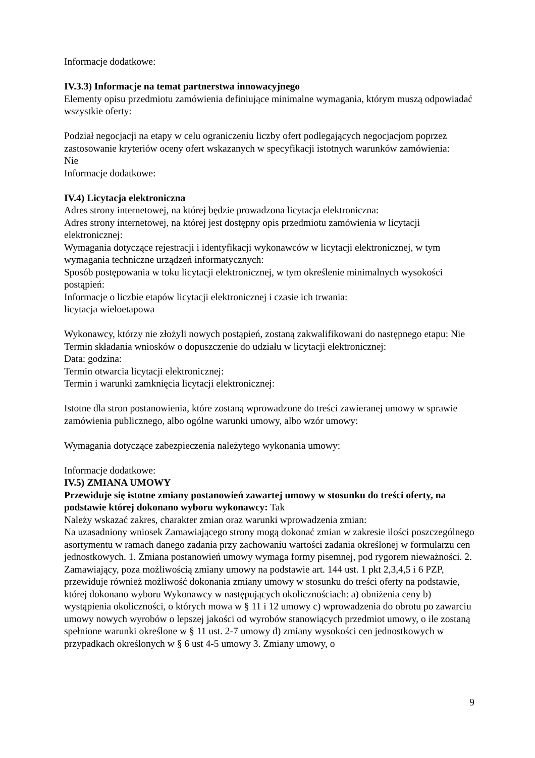Informacje dodatkowe:
IV.3.3) Informacje na temat partnerstwa innowacyjnego
Elementy opisu przedmiotu zamówienia definiujące minimalne wymagania, którym muszą odpowiadać wszystkie oferty:
Podział negocjacji na etapy w celu ograniczeniu liczby ofert podlegających negocjacjom poprzez zastosowanie kryteriów oceny ofert wskazanych w specyfikacji istotnych warunków zamówienia:
Nie
Informacje dodatkowe:
IV.4) Licytacja elektroniczna
Adres strony internetowej, na której będzie prowadzona licytacja elektroniczna:
Adres strony internetowej, na której jest dostępny opis przedmiotu zamówienia w licytacji elektronicznej:
Wymagania dotyczące rejestracji i identyfikacji wykonawców w licytacji elektronicznej, w tym wymagania techniczne urządzeń informatycznych:
Sposób postępowania w toku licytacji elektronicznej, w tym określenie minimalnych wysokości postąpień:
Informacje o liczbie etapów licytacji elektronicznej i czasie ich trwania:
licytacja wieloetapowa
Wykonawcy, którzy nie złożyli nowych postąpień, zostaną zakwalifikowani do następnego etapu: Nie
Termin składania wniosków o dopuszczenie do udziału w licytacji elektronicznej:
Data: godzina:
Termin otwarcia licytacji elektronicznej:
Termin i warunki zamknięcia licytacji elektronicznej:
Istotne dla stron postanowienia, które zostaną wprowadzone do treści zawieranej umowy w sprawie zamówienia publicznego, albo ogólne warunki umowy, albo wzór umowy:
Wymagania dotyczące zabezpieczenia należytego wykonania umowy:
Informacje dodatkowe:
IV.5) ZMIANA UMOWY
Przewiduje się istotne zmiany postanowień zawartej umowy w stosunku do treści oferty, na podstawie której dokonano wyboru wykonawcy: Tak
Należy wskazać zakres, charakter zmian oraz warunki wprowadzenia zmian:
Na uzasadniony wniosek Zamawiającego strony mogą dokonać zmian w zakresie ilości poszczególnego asortymentu w ramach danego zadania przy zachowaniu wartości zadania określonej w formularzu cen jednostkowych. 1. Zmiana postanowień umowy wymaga formy pisemnej, pod rygorem nieważności. 2. Zamawiający, poza możliwością zmiany umowy na podstawie art. 144 ust. 1 pkt 2,3,4,5 i 6 PZP, przewiduje również możliwość dokonania zmiany umowy w stosunku do treści oferty na podstawie, której dokonano wyboru Wykonawcy w następujących okolicznościach: a) obniżenia ceny b) wystąpienia okoliczności, o których mowa w § 11 i 12 umowy c) wprowadzenia do obrotu po zawarciu umowy nowych wyrobów o lepszej jakości od wyrobów stanowiących przedmiot umowy, o ile zostaną spełnione warunki określone w § 11 ust. 2-7 umowy d) zmiany wysokości cen jednostkowych w przypadkach określonych w § 6 ust 4-5 umowy 3. Zmiany umowy, o
9